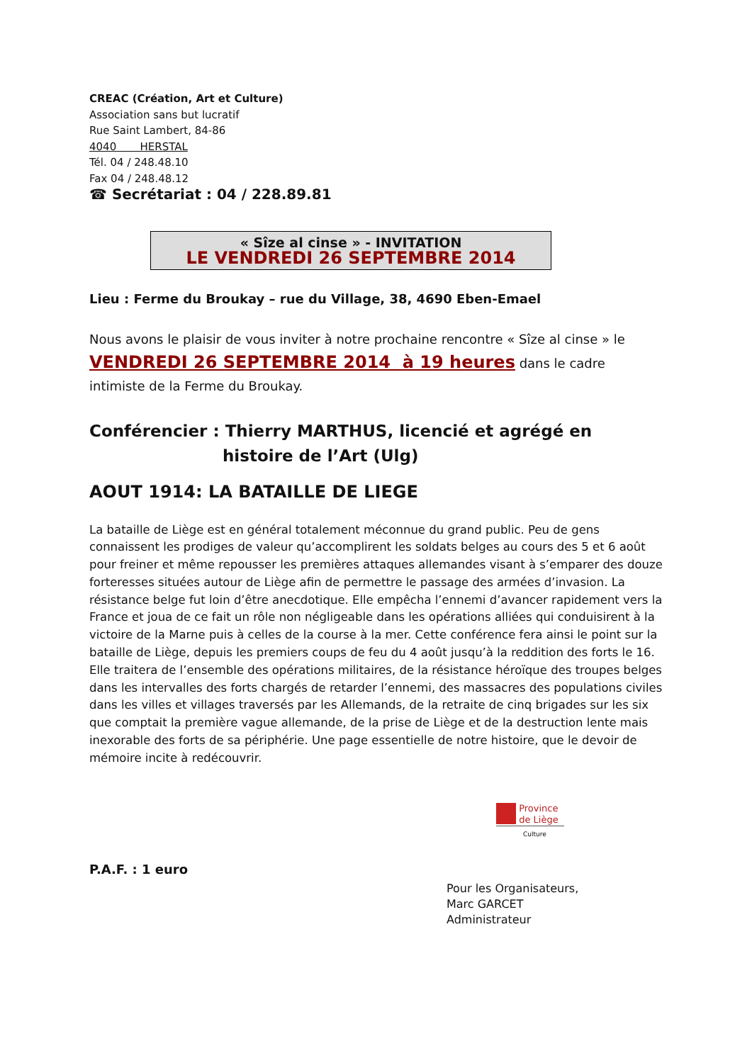CREAC (Création, Art et Culture)
Association sans but lucratif
Rue Saint Lambert, 84-86
4040 HERSTAL
Tél. 04 / 248.48.10
Fax 04 / 248.48.12
☎ Secrétariat : 04 / 228.89.81
« Sîze al cinse » - INVITATION
LE VENDREDI 26 SEPTEMBRE 2014
Lieu : Ferme du Broukay – rue du Village, 38, 4690 Eben-Emael
Nous avons le plaisir de vous inviter à notre prochaine rencontre « Sîze al cinse » le VENDREDI 26 SEPTEMBRE 2014 à 19 heures dans le cadre intimiste de la Ferme du Broukay.
Conférencier : Thierry MARTHUS, licencié et agrégé en histoire de l’Art (Ulg)
AOUT 1914: LA BATAILLE DE LIEGE
La bataille de Liège est en général totalement méconnue du grand public. Peu de gens connaissent les prodiges de valeur qu’accomplirent les soldats belges au cours des 5 et 6 août pour freiner et même repousser les premières attaques allemandes visant à s’emparer des douze forteresses situées autour de Liège afin de permettre le passage des armées d’invasion. La résistance belge fut loin d’être anecdotique. Elle empêcha l’ennemi d’avancer rapidement vers la France et joua de ce fait un rôle non négligeable dans les opérations alliées qui conduisirent à la victoire de la Marne puis à celles de la course à la mer. Cette conférence fera ainsi le point sur la bataille de Liège, depuis les premiers coups de feu du 4 août jusqu’à la reddition des forts le 16. Elle traitera de l’ensemble des opérations militaires, de la résistance héroïque des troupes belges dans les intervalles des forts chargés de retarder l’ennemi, des massacres des populations civiles dans les villes et villages traversés par les Allemands, de la retraite de cinq brigades sur les six que comptait la première vague allemande, de la prise de Liège et de la destruction lente mais inexorable des forts de sa périphérie. Une page essentielle de notre histoire, que le devoir de mémoire incite à redécouvrir.
Province
de Liège
Culture
P.A.F. : 1 euro
Pour les Organisateurs,
Marc GARCET
Administrateur